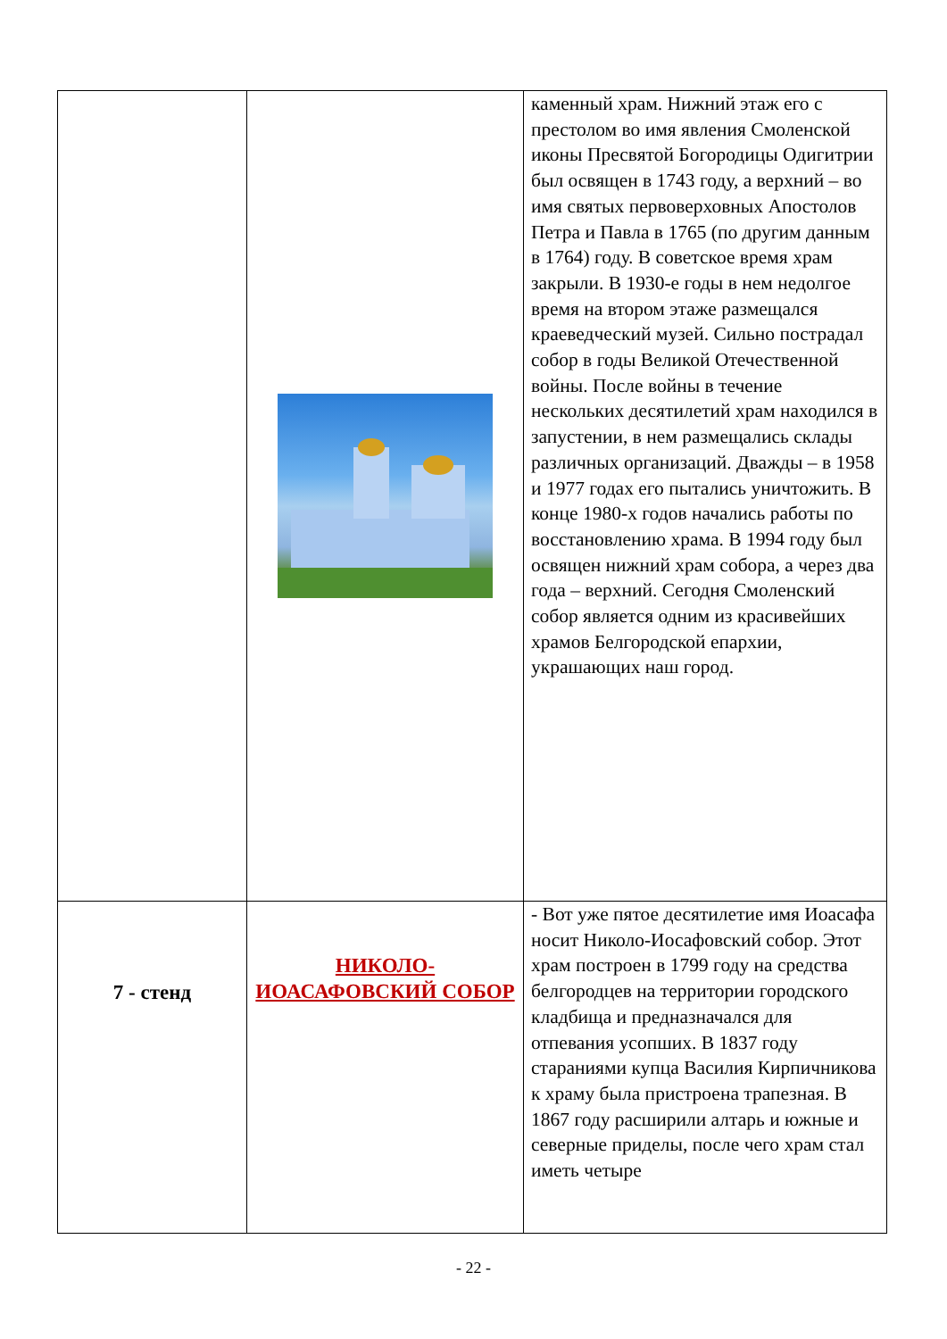| | | каменный храм. Нижний этаж его с престолом во имя явления Смоленской иконы Пресвятой Богородицы Одигитрии был освящен в 1743 году, а верхний – во имя святых первоверховных Апостолов Петра и Павла в 1765 (по другим данным в 1764) году. В советское время храм закрыли. В 1930-е годы в нем недолгое время на втором этаже размещался краеведческий музей. Сильно пострадал собор в годы Великой Отечественной войны. После войны в течение нескольких десятилетий храм находился в запустении, в нем размещались склады различных организаций. Дважды – в 1958 и 1977 годах его пытались уничтожить. В конце 1980-х годов начались работы по восстановлению храма. В 1994 году был освящен нижний храм собора, а через два года – верхний. Сегодня Смоленский собор является одним из красивейших храмов Белгородской епархии, украшающих наш город. |
| 7 - стенд | НИКОЛО-ИОАСАФОВСКИЙ СОБОР | - Вот уже пятое десятилетие имя Иоасафа носит Николо-Иосафовский собор. Этот храм построен в 1799 году на средства белгородцев на территории городского кладбища и предназначался для отпевания усопших. В 1837 году стараниями купца Василия Кирпичникова к храму была пристроена трапезная. В 1867 году расширили алтарь и южные и северные приделы, после чего храм стал иметь четыре |
- 22 -